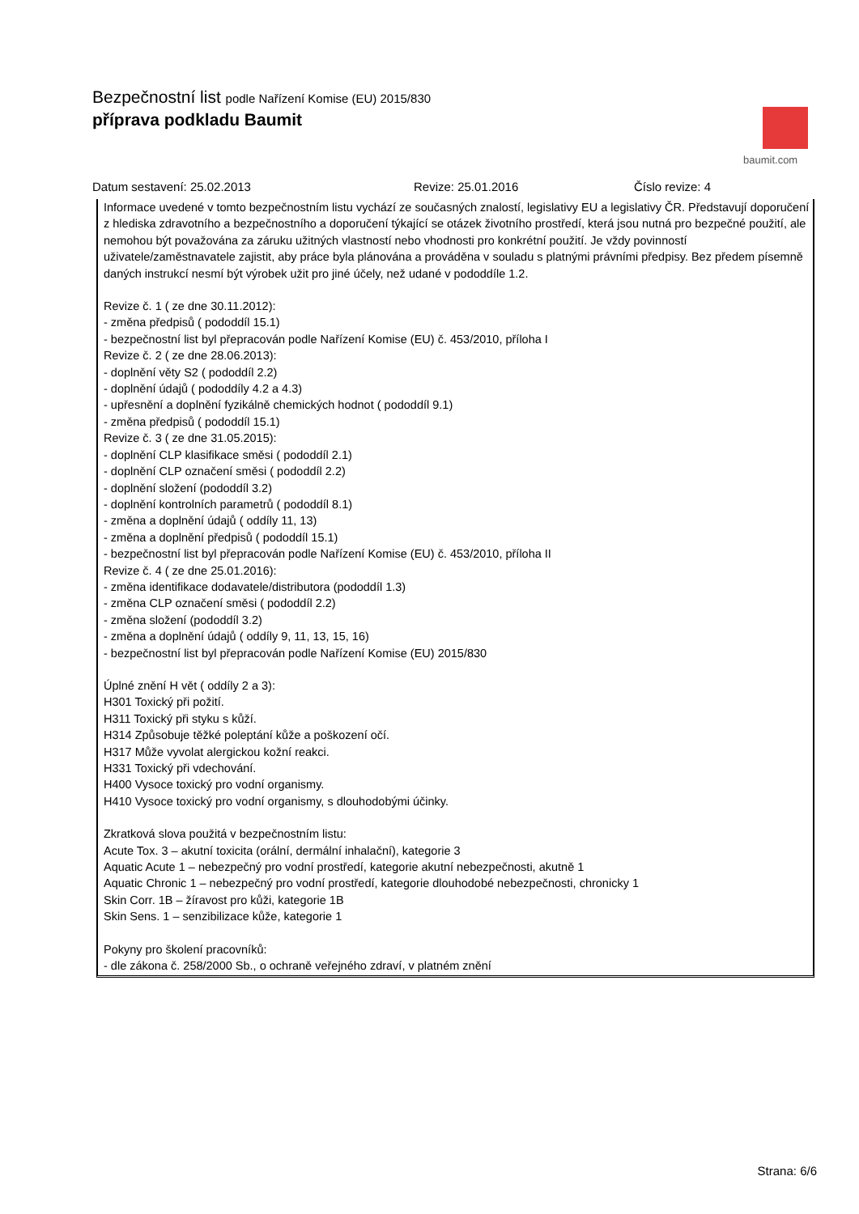Bezpečnostní list podle Nařízení Komise (EU) 2015/830
příprava podkladu Baumit
baumit.com
Datum sestavení: 25.02.2013 Revize: 25.01.2016 Číslo revize: 4
Informace uvedené v tomto bezpečnostním listu vychází ze současných znalostí, legislativy EU a legislativy ČR. Představují doporučení z hlediska zdravotního a bezpečnostního a doporučení týkající se otázek životního prostředí, která jsou nutná pro bezpečné použití, ale nemohou být považována za záruku užitných vlastností nebo vhodnosti pro konkrétní použití. Je vždy povinností uživatele/zaměstnavatele zajistit, aby práce byla plánována a prováděna v souladu s platnými právními předpisy. Bez předem písemně daných instrukcí nesmí být výrobek užit pro jiné účely, než udané v pododdíle 1.2.
Revize č. 1 ( ze dne 30.11.2012):
- změna předpisů ( pododdíl 15.1)
- bezpečnostní list byl přepracován podle Nařízení Komise (EU) č. 453/2010, příloha I
Revize č. 2 ( ze dne 28.06.2013):
- doplnění věty S2 ( pododdíl 2.2)
- doplnění údajů ( pododdíly 4.2 a 4.3)
- upřesnění a doplnění fyzikálně chemických hodnot ( pododdíl 9.1)
- změna předpisů ( pododdíl 15.1)
Revize č. 3 ( ze dne 31.05.2015):
- doplnění CLP klasifikace směsi ( pododdíl 2.1)
- doplnění CLP označení směsi ( pododdíl 2.2)
- doplnění složení (pododdíl 3.2)
- doplnění kontrolních parametrů ( pododdíl 8.1)
- změna a doplnění údajů ( oddíly 11, 13)
- změna a doplnění předpisů ( pododdíl 15.1)
- bezpečnostní list byl přepracován podle Nařízení Komise (EU) č. 453/2010, příloha II
Revize č. 4 ( ze dne 25.01.2016):
- změna identifikace dodavatele/distributora (pododdíl 1.3)
- změna CLP označení směsi ( pododdíl 2.2)
- změna složení (pododdíl 3.2)
- změna a doplnění údajů ( oddíly 9, 11, 13, 15, 16)
- bezpečnostní list byl přepracován podle Nařízení Komise (EU) 2015/830
Úplné znění H vět ( oddíly 2 a 3):
H301 Toxický při požití.
H311 Toxický při styku s kůží.
H314 Způsobuje těžké poleptání kůže a poškození očí.
H317 Může vyvolat alergickou kožní reakci.
H331 Toxický při vdechování.
H400 Vysoce toxický pro vodní organismy.
H410 Vysoce toxický pro vodní organismy, s dlouhodobými účinky.
Zkratková slova použitá v bezpečnostním listu:
Acute Tox. 3 – akutní toxicita (orální, dermální inhalační), kategorie 3
Aquatic Acute 1 – nebezpečný pro vodní prostředí, kategorie akutní nebezpečnosti, akutně 1
Aquatic Chronic 1 – nebezpečný pro vodní prostředí, kategorie dlouhodobé nebezpečnosti, chronicky 1
Skin Corr. 1B – žíravost pro kůži, kategorie 1B
Skin Sens. 1 – senzibilizace kůže, kategorie 1
Pokyny pro školení pracovníků:
- dle zákona č. 258/2000 Sb., o ochraně veřejného zdraví, v platném znění
Strana: 6/6